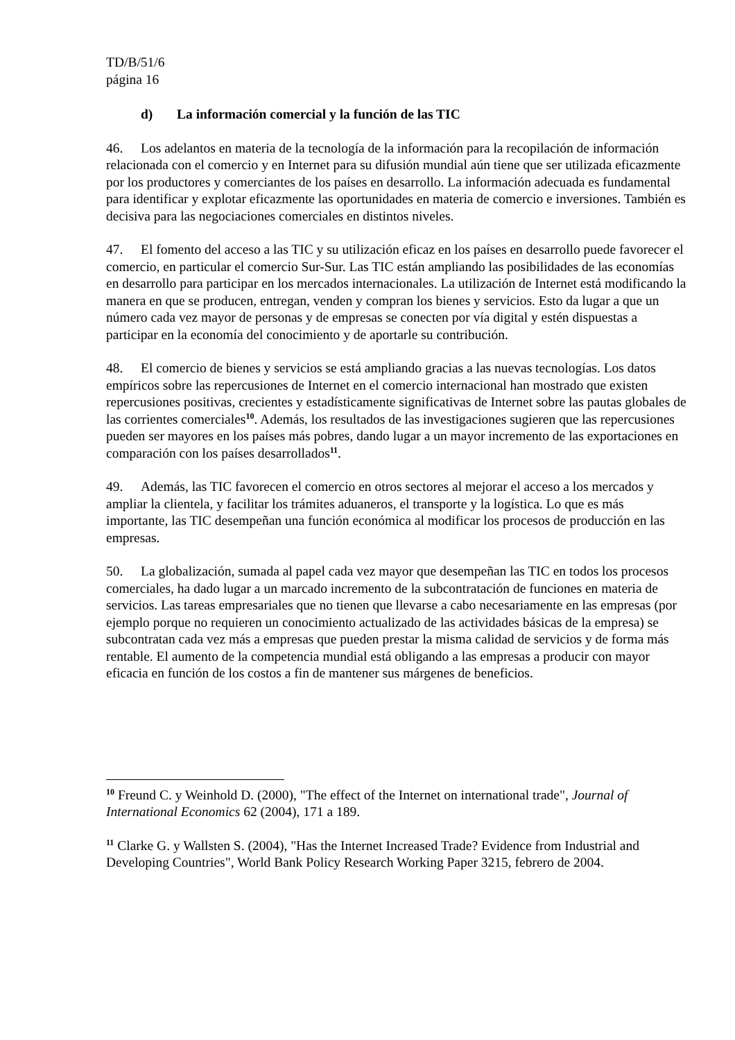TD/B/51/6
página 16
d) La información comercial y la función de las TIC
46. Los adelantos en materia de la tecnología de la información para la recopilación de información relacionada con el comercio y en Internet para su difusión mundial aún tiene que ser utilizada eficazmente por los productores y comerciantes de los países en desarrollo. La información adecuada es fundamental para identificar y explotar eficazmente las oportunidades en materia de comercio e inversiones. También es decisiva para las negociaciones comerciales en distintos niveles.
47. El fomento del acceso a las TIC y su utilización eficaz en los países en desarrollo puede favorecer el comercio, en particular el comercio Sur-Sur. Las TIC están ampliando las posibilidades de las economías en desarrollo para participar en los mercados internacionales. La utilización de Internet está modificando la manera en que se producen, entregan, venden y compran los bienes y servicios. Esto da lugar a que un número cada vez mayor de personas y de empresas se conecten por vía digital y estén dispuestas a participar en la economía del conocimiento y de aportarle su contribución.
48. El comercio de bienes y servicios se está ampliando gracias a las nuevas tecnologías. Los datos empíricos sobre las repercusiones de Internet en el comercio internacional han mostrado que existen repercusiones positivas, crecientes y estadísticamente significativas de Internet sobre las pautas globales de las corrientes comerciales<sup>10</sup>. Además, los resultados de las investigaciones sugieren que las repercusiones pueden ser mayores en los países más pobres, dando lugar a un mayor incremento de las exportaciones en comparación con los países desarrollados<sup>11</sup>.
49. Además, las TIC favorecen el comercio en otros sectores al mejorar el acceso a los mercados y ampliar la clientela, y facilitar los trámites aduaneros, el transporte y la logística. Lo que es más importante, las TIC desempeñan una función económica al modificar los procesos de producción en las empresas.
50. La globalización, sumada al papel cada vez mayor que desempeñan las TIC en todos los procesos comerciales, ha dado lugar a un marcado incremento de la subcontratación de funciones en materia de servicios. Las tareas empresariales que no tienen que llevarse a cabo necesariamente en las empresas (por ejemplo porque no requieren un conocimiento actualizado de las actividades básicas de la empresa) se subcontratan cada vez más a empresas que pueden prestar la misma calidad de servicios y de forma más rentable. El aumento de la competencia mundial está obligando a las empresas a producir con mayor eficacia en función de los costos a fin de mantener sus márgenes de beneficios.
<sup>10</sup> Freund C. y Weinhold D. (2000), "The effect of the Internet on international trade", Journal of International Economics 62 (2004), 171 a 189.
<sup>11</sup> Clarke G. y Wallsten S. (2004), "Has the Internet Increased Trade? Evidence from Industrial and Developing Countries", World Bank Policy Research Working Paper 3215, febrero de 2004.